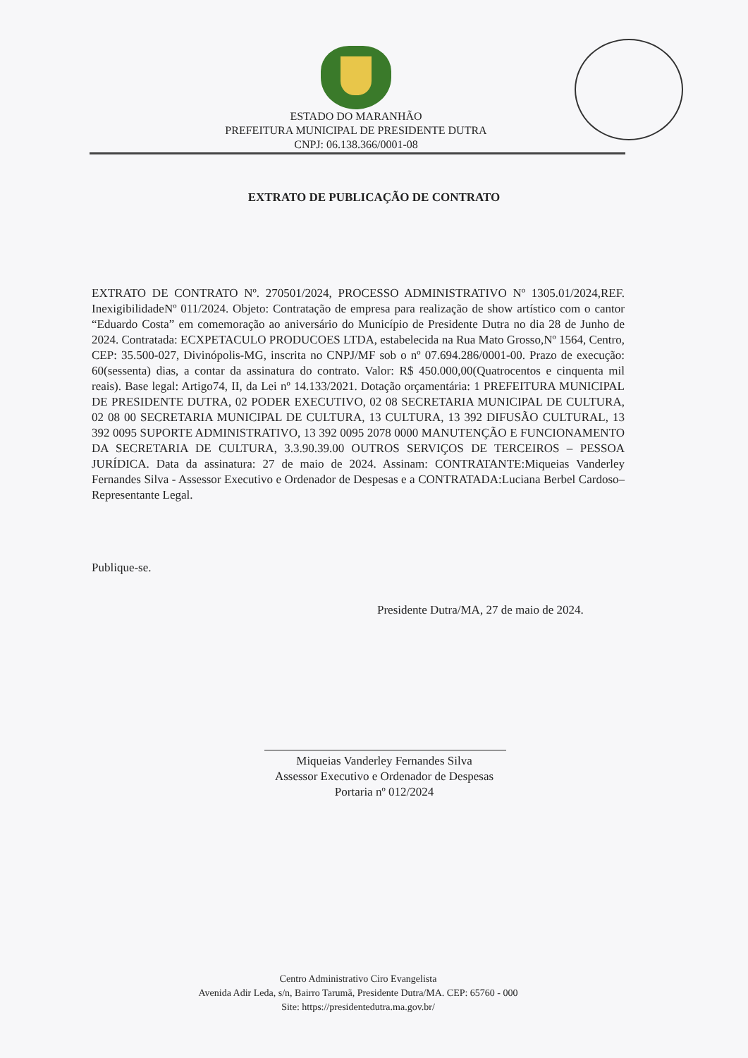ESTADO DO MARANHÃO
PREFEITURA MUNICIPAL DE PRESIDENTE DUTRA
CNPJ: 06.138.366/0001-08
EXTRATO DE PUBLICAÇÃO DE CONTRATO
EXTRATO DE CONTRATO Nº. 270501/2024, PROCESSO ADMINISTRATIVO Nº 1305.01/2024,REF. InexigibilidadeNº 011/2024. Objeto: Contratação de empresa para realização de show artístico com o cantor “Eduardo Costa” em comemoração ao aniversário do Município de Presidente Dutra no dia 28 de Junho de 2024. Contratada: ECXPETACULO PRODUCOES LTDA, estabelecida na Rua Mato Grosso,Nº 1564, Centro, CEP: 35.500-027, Divinópolis-MG, inscrita no CNPJ/MF sob o nº 07.694.286/0001-00. Prazo de execução: 60(sessenta) dias, a contar da assinatura do contrato. Valor: R$ 450.000,00(Quatrocentos e cinquenta mil reais). Base legal: Artigo74, II, da Lei nº 14.133/2021. Dotação orçamentária: 1 PREFEITURA MUNICIPAL DE PRESIDENTE DUTRA, 02 PODER EXECUTIVO, 02 08 SECRETARIA MUNICIPAL DE CULTURA, 02 08 00 SECRETARIA MUNICIPAL DE CULTURA, 13 CULTURA, 13 392 DIFUSÃO CULTURAL, 13 392 0095 SUPORTE ADMINISTRATIVO, 13 392 0095 2078 0000 MANUTENÇÃO E FUNCIONAMENTO DA SECRETARIA DE CULTURA, 3.3.90.39.00 OUTROS SERVIÇOS DE TERCEIROS – PESSOA JURÍDICA. Data da assinatura: 27 de maio de 2024. Assinam: CONTRATANTE:Miqueias Vanderley Fernandes Silva - Assessor Executivo e Ordenador de Despesas e a CONTRATADA:Luciana Berbel Cardoso– Representante Legal.
Publique-se.
Presidente Dutra/MA, 27 de maio de 2024.
Miqueias Vanderley Fernandes Silva
Assessor Executivo e Ordenador de Despesas
Portaria nº 012/2024
Centro Administrativo Ciro Evangelista
Avenida Adir Leda, s/n, Bairro Tarumã, Presidente Dutra/MA. CEP: 65760 - 000
Site: https://presidentedutra.ma.gov.br/